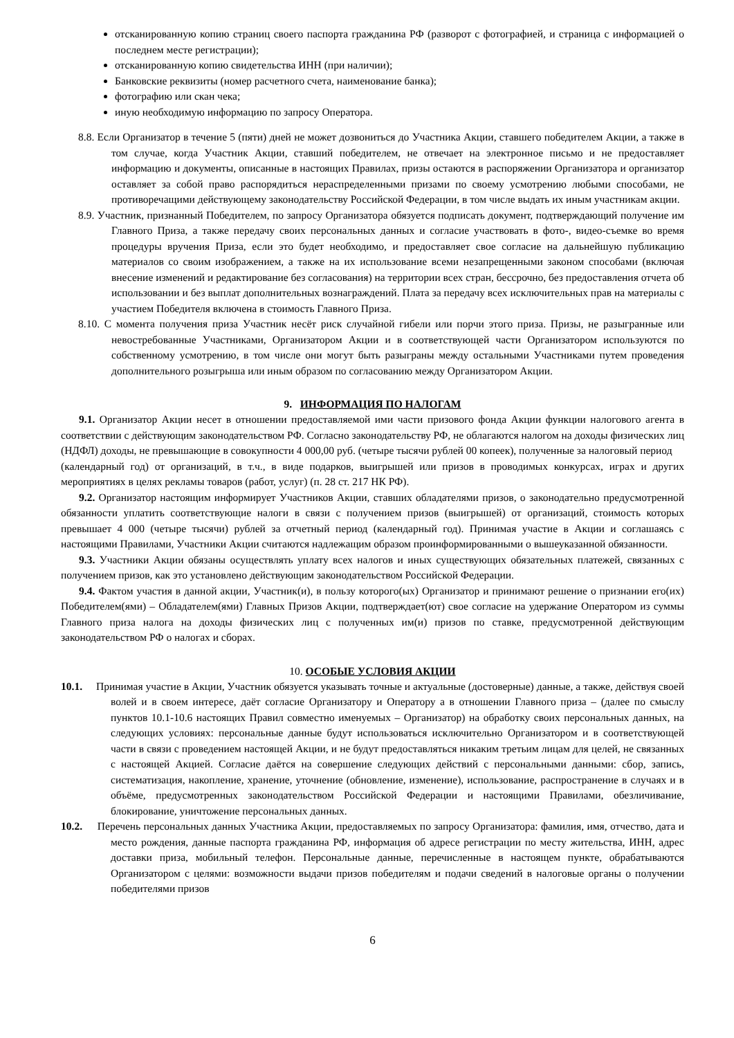отсканированную копию страниц своего паспорта гражданина РФ (разворот с фотографией, и страница с информацией о последнем месте регистрации);
отсканированную копию свидетельства ИНН (при наличии);
Банковские реквизиты (номер расчетного счета, наименование банка);
фотографию или скан чека;
иную необходимую информацию по запросу Оператора.
8.8. Если Организатор в течение 5 (пяти) дней не может дозвониться до Участника Акции, ставшего победителем Акции, а также в том случае, когда Участник Акции, ставший победителем, не отвечает на электронное письмо и не предоставляет информацию и документы, описанные в настоящих Правилах, призы остаются в распоряжении Организатора и организатор оставляет за собой право распорядиться нераспределенными призами по своему усмотрению любыми способами, не противоречащими действующему законодательству Российской Федерации, в том числе выдать их иным участникам акции.
8.9. Участник, признанный Победителем, по запросу Организатора обязуется подписать документ, подтверждающий получение им Главного Приза, а также передачу своих персональных данных и согласие участвовать в фото-, видео-съемке во время процедуры вручения Приза, если это будет необходимо, и предоставляет свое согласие на дальнейшую публикацию материалов со своим изображением, а также на их использование всеми незапрещенными законом способами (включая внесение изменений и редактирование без согласования) на территории всех стран, бессрочно, без предоставления отчета об использовании и без выплат дополнительных вознаграждений. Плата за передачу всех исключительных прав на материалы с участием Победителя включена в стоимость Главного Приза.
8.10. С момента получения приза Участник несёт риск случайной гибели или порчи этого приза. Призы, не разыгранные или невостребованные Участниками, Организатором Акции и в соответствующей части Организатором используются по собственному усмотрению, в том числе они могут быть разыграны между остальными Участниками путем проведения дополнительного розыгрыша или иным образом по согласованию между Организатором Акции.
9. ИНФОРМАЦИЯ ПО НАЛОГАМ
9.1. Организатор Акции несет в отношении предоставляемой ими части призового фонда Акции функции налогового агента в соответствии с действующим законодательством РФ. Согласно законодательству РФ, не облагаются налогом на доходы физических лиц (НДФЛ) доходы, не превышающие в совокупности 4 000,00 руб. (четыре тысячи рублей 00 копеек), полученные за налоговый период
(календарный год) от организаций, в т.ч., в виде подарков, выигрышей или призов в проводимых конкурсах, играх и других мероприятиях в целях рекламы товаров (работ, услуг) (п. 28 ст. 217 НК РФ).
9.2. Организатор настоящим информирует Участников Акции, ставших обладателями призов, о законодательно предусмотренной обязанности уплатить соответствующие налоги в связи с получением призов (выигрышей) от организаций, стоимость которых превышает 4 000 (четыре тысячи) рублей за отчетный период (календарный год). Принимая участие в Акции и соглашаясь с настоящими Правилами, Участники Акции считаются надлежащим образом проинформированными о вышеуказанной обязанности.
9.3. Участники Акции обязаны осуществлять уплату всех налогов и иных существующих обязательных платежей, связанных с получением призов, как это установлено действующим законодательством Российской Федерации.
9.4. Фактом участия в данной акции, Участник(и), в пользу которого(ых) Организатор и принимают решение о признании его(их) Победителем(ями) – Обладателем(ями) Главных Призов Акции, подтверждает(ют) свое согласие на удержание Оператором из суммы Главного приза налога на доходы физических лиц с полученных им(и) призов по ставке, предусмотренной действующим законодательством РФ о налогах и сборах.
10. ОСОБЫЕ УСЛОВИЯ АКЦИИ
10.1. Принимая участие в Акции, Участник обязуется указывать точные и актуальные (достоверные) данные, а также, действуя своей волей и в своем интересе, даёт согласие Организатору и Оператору а в отношении Главного приза – (далее по смыслу пунктов 10.1-10.6 настоящих Правил совместно именуемых – Организатор) на обработку своих персональных данных, на следующих условиях: персональные данные будут использоваться исключительно Организатором и в соответствующей части в связи с проведением настоящей Акции, и не будут предоставляться никаким третьим лицам для целей, не связанных с настоящей Акцией. Согласие даётся на совершение следующих действий с персональными данными: сбор, запись, систематизация, накопление, хранение, уточнение (обновление, изменение), использование, распространение в случаях и в объёме, предусмотренных законодательством Российской Федерации и настоящими Правилами, обезличивание, блокирование, уничтожение персональных данных.
10.2. Перечень персональных данных Участника Акции, предоставляемых по запросу Организатора: фамилия, имя, отчество, дата и место рождения, данные паспорта гражданина РФ, информация об адресе регистрации по месту жительства, ИНН, адрес доставки приза, мобильный телефон. Персональные данные, перечисленные в настоящем пункте, обрабатываются Организатором с целями: возможности выдачи призов победителям и подачи сведений в налоговые органы о получении победителями призов
6